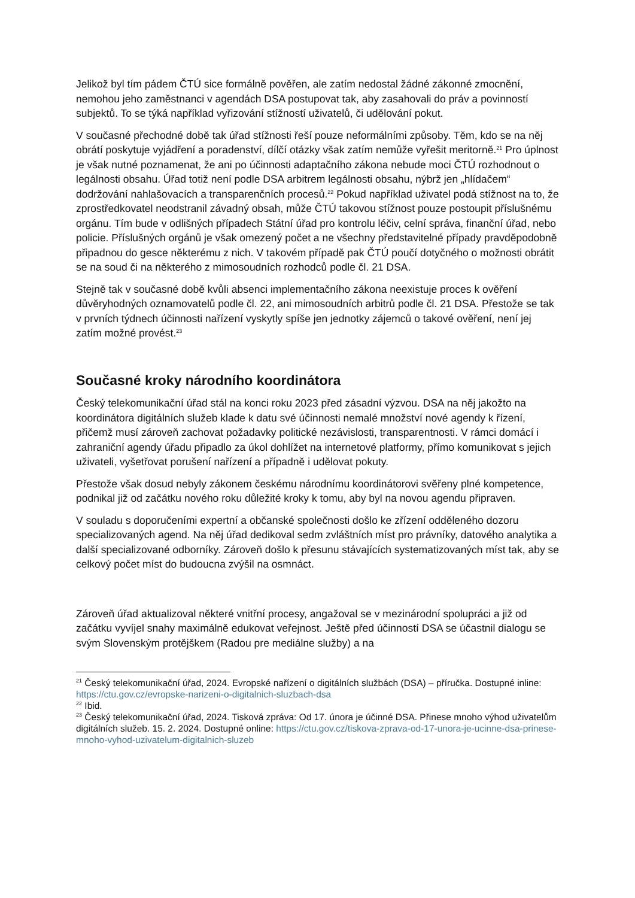Jelikož byl tím pádem ČTÚ sice formálně pověřen, ale zatím nedostal žádné zákonné zmocnění, nemohou jeho zaměstnanci v agendách DSA postupovat tak, aby zasahovali do práv a povinností subjektů. To se týká například vyřizování stížností uživatelů, či udělování pokut.
V současné přechodné době tak úřad stížnosti řeší pouze neformálními způsoby. Těm, kdo se na něj obrátí poskytuje vyjádření a poradenství, dílčí otázky však zatím nemůže vyřešit meritorně.<sup>21</sup> Pro úplnost je však nutné poznamenat, že ani po účinnosti adaptačního zákona nebude moci ČTÚ rozhodnout o legálnosti obsahu. Úřad totiž není podle DSA arbitrem legálnosti obsahu, nýbrž jen „hlídačem“ dodržování nahlašovacích a transparenčních procesů.<sup>22</sup> Pokud například uživatel podá stížnost na to, že zprostředkovatel neodstranil závadný obsah, může ČTÚ takovou stížnost pouze postoupit příslušnému orgánu. Tím bude v odlišných případech Státní úřad pro kontrolu léčiv, celní správa, finanční úřad, nebo policie. Příslušných orgánů je však omezený počet a ne všechny představitelné případy pravděpodobně připadnou do gesce některému z nich. V takovém případě pak ČTÚ poučí dotyčného o možnosti obrátit se na soud či na některého z mimosoudních rozhodců podle čl. 21 DSA.
Stejně tak v současné době kvůli absenci implementačního zákona neexistuje proces k ověření důvěryhodných oznamovatelů podle čl. 22, ani mimosoudních arbitrů podle čl. 21 DSA. Přestože se tak v prvních týdnech účinnosti nařízení vyskytly spíše jen jednotky zájemců o takové ověření, není jej zatím možné provést.<sup>23</sup>
Současné kroky národního koordinátora
Český telekomunikační úřad stál na konci roku 2023 před zásadní výzvou. DSA na něj jakožto na koordinátora digitálních služeb klade k datu své účinnosti nemalé množství nové agendy k řízení, přičemž musí zároveň zachovat požadavky politické nezávislosti, transparentnosti. V rámci domácí i zahraniční agendy úřadu připadlo za úkol dohlížet na internetové platformy, přímo komunikovat s jejich uživateli, vyšetřovat porušení nařízení a případně i udělovat pokuty.
Přestože však dosud nebyly zákonem českému národnímu koordinátorovi svěřeny plné kompetence, podnikal již od začátku nového roku důležité kroky k tomu, aby byl na novou agendu připraven.
V souladu s doporučeními expertní a občanské společnosti došlo ke zřízení odděleného dozoru specializovaných agend. Na něj úřad dedikoval sedm zvláštních míst pro právníky, datového analytika a další specializované odborníky. Zároveň došlo k přesunu stávajících systematizovaných míst tak, aby se celkový počet míst do budoucna zvýšil na osmnáct.
Zároveň úřad aktualizoval některé vnitřní procesy, angažoval se v mezinárodní spolupráci a již od začátku vyvíjel snahy maximálně edukovat veřejnost. Ještě před účinností DSA se účastnil dialogu se svým Slovenským protějškem (Radou pre mediálne služby) a na
<sup>21</sup> Český telekomunikační úřad, 2024. Evropské nařízení o digitálních službách (DSA) – příručka. Dostupné inline: https://ctu.gov.cz/evropske-narizeni-o-digitalnich-sluzbach-dsa
<sup>22</sup> Ibid.
<sup>23</sup> Český telekomunikační úřad, 2024. Tisková zpráva: Od 17. února je účinné DSA. Přinese mnoho výhod uživatelům digitálních služeb. 15. 2. 2024. Dostupné online: https://ctu.gov.cz/tiskova-zprava-od-17-unora-je-ucinne-dsa-prinese-mnoho-vyhod-uzivatelum-digitalnich-sluzeb